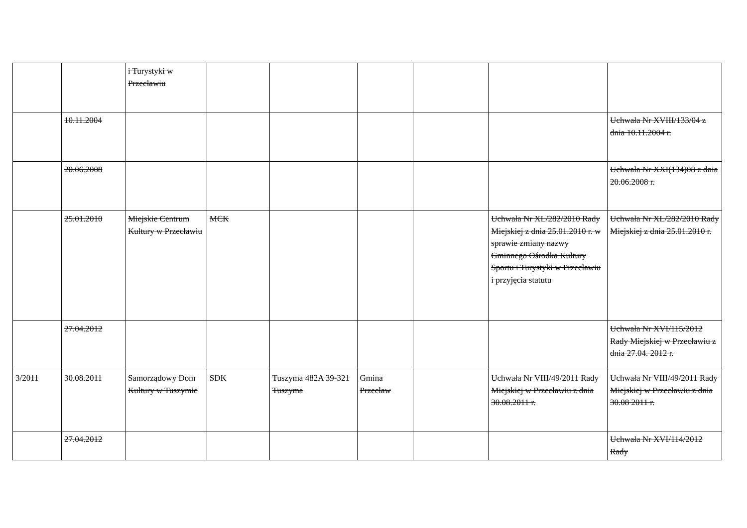| | | i Turystyki w Przecławiu | | | | | | |
| | 10.11.2004 | | | | | | | Uchwała Nr XVIII/133/04 z dnia 10.11.2004 r. |
| | 20.06.2008 | | | | | | | Uchwała Nr XXI(134)08 z dnia 20.06.2008 r. |
| | 25.01.2010 | Miejskie Centrum Kultury w Przecławiu | MCK | | | | Uchwała Nr XL/282/2010 Rady Miejskiej z dnia 25.01.2010 r. w sprawie zmiany nazwy Gminnego Ośrodka Kultury Sportu i Turystyki w Przecławiu i przyjęcia statutu | Uchwała Nr XL/282/2010 Rady Miejskiej z dnia 25.01.2010 r. |
| | 27.04.2012 | | | | | | | Uchwała Nr XVI/115/2012 Rady Miejskiej w Przecławiu z dnia 27.04. 2012 r. |
| 3/2011 | 30.08.2011 | Samorządowy Dom Kultury w Tuszymie | SDK | Tuszyma 482A 39-321 Tuszyma | Gmina Przecław | | Uchwała Nr VIII/49/2011 Rady Miejskiej w Przecławiu z dnia 30.08.2011 r. | Uchwała Nr VIII/49/2011 Rady Miejskiej w Przecławiu z dnia 30.08 2011 r. |
| | 27.04.2012 | | | | | | | Uchwała Nr XVI/114/2012 Rady |